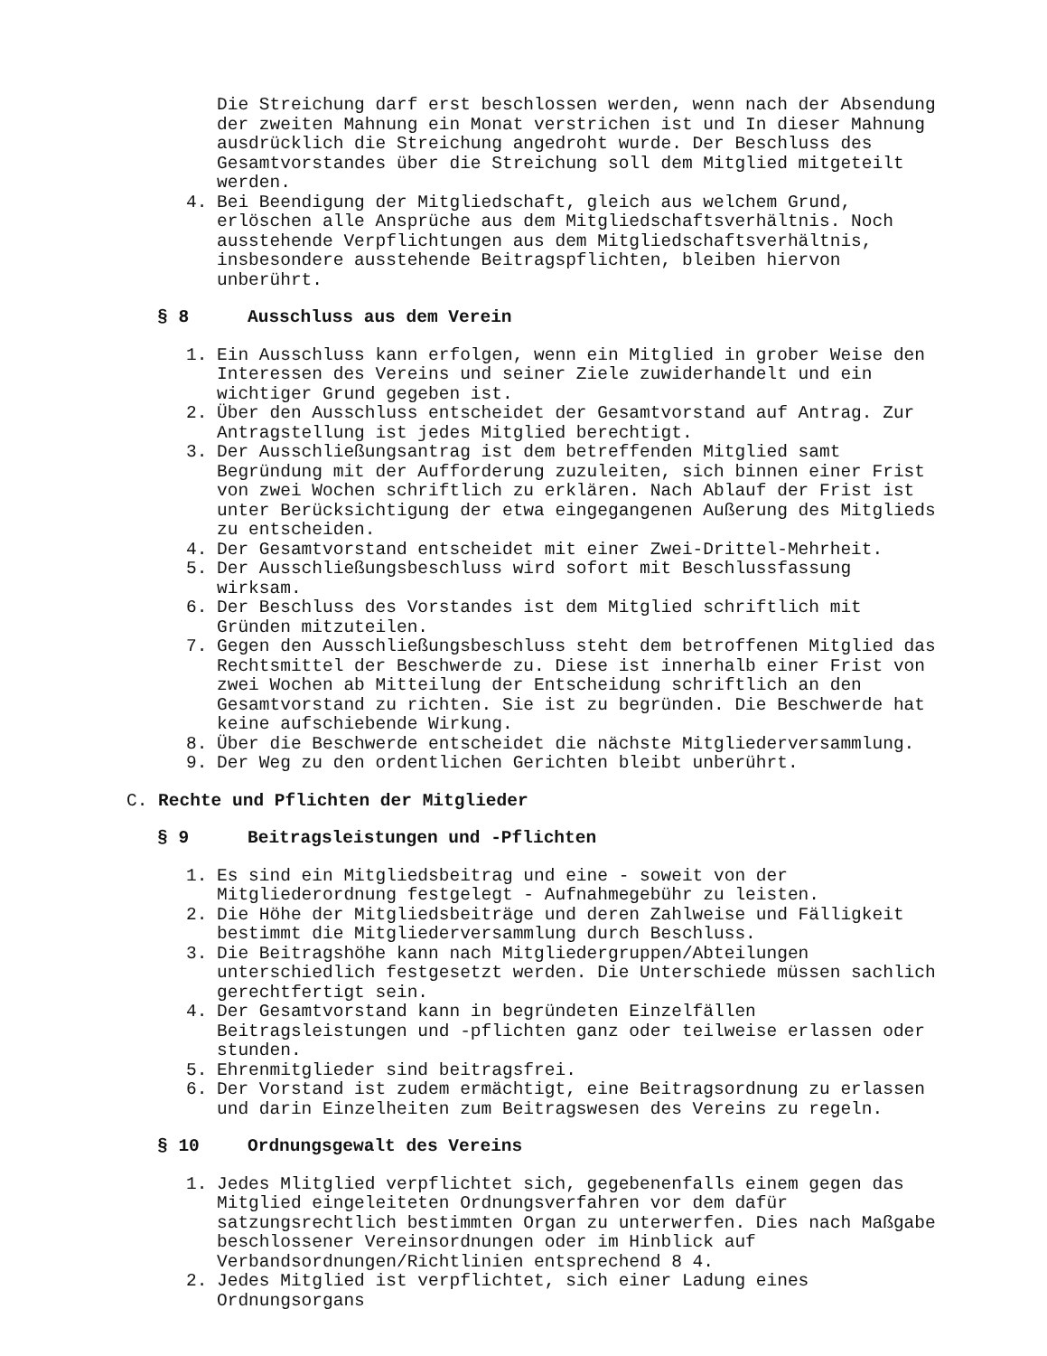Die Streichung darf erst beschlossen werden, wenn nach der Absendung der zweiten Mahnung ein Monat verstrichen ist und In dieser Mahnung ausdrücklich die Streichung angedroht wurde. Der Beschluss des Gesamtvorstandes über die Streichung soll dem Mitglied mitgeteilt werden.
4. Bei Beendigung der Mitgliedschaft, gleich aus welchem Grund, erlöschen alle Ansprüche aus dem Mitgliedschaftsverhältnis. Noch ausstehende Verpflichtungen aus dem Mitgliedschaftsverhältnis, insbesondere ausstehende Beitragspflichten, bleiben hiervon unberührt.
§ 8 Ausschluss aus dem Verein
1. Ein Ausschluss kann erfolgen, wenn ein Mitglied in grober Weise den Interessen des Vereins und seiner Ziele zuwiderhandelt und ein wichtiger Grund gegeben ist.
2. Über den Ausschluss entscheidet der Gesamtvorstand auf Antrag. Zur Antragstellung ist jedes Mitglied berechtigt.
3. Der Ausschließungsantrag ist dem betreffenden Mitglied samt Begründung mit der Aufforderung zuzuleiten, sich binnen einer Frist von zwei Wochen schriftlich zu erklären. Nach Ablauf der Frist ist unter Berücksichtigung der etwa eingegangenen Außerung des Mitglieds zu entscheiden.
4. Der Gesamtvorstand entscheidet mit einer Zwei-Drittel-Mehrheit.
5. Der Ausschließungsbeschluss wird sofort mit Beschlussfassung wirksam.
6. Der Beschluss des Vorstandes ist dem Mitglied schriftlich mit Gründen mitzuteilen.
7. Gegen den Ausschließungsbeschluss steht dem betroffenen Mitglied das Rechtsmittel der Beschwerde zu. Diese ist innerhalb einer Frist von zwei Wochen ab Mitteilung der Entscheidung schriftlich an den Gesamtvorstand zu richten. Sie ist zu begründen. Die Beschwerde hat keine aufschiebende Wirkung.
8. Über die Beschwerde entscheidet die nächste Mitgliederversammlung.
9. Der Weg zu den ordentlichen Gerichten bleibt unberührt.
C. Rechte und Pflichten der Mitglieder
§ 9 Beitragsleistungen und -Pflichten
1. Es sind ein Mitgliedsbeitrag und eine - soweit von der Mitgliederordnung festgelegt - Aufnahmegebühr zu leisten.
2. Die Höhe der Mitgliedsbeiträge und deren Zahlweise und Fälligkeit bestimmt die Mitgliederversammlung durch Beschluss.
3. Die Beitragshöhe kann nach Mitgliedergruppen/Abteilungen unterschiedlich festgesetzt werden. Die Unterschiede müssen sachlich gerechtfertigt sein.
4. Der Gesamtvorstand kann in begründeten Einzelfällen Beitragsleistungen und -pflichten ganz oder teilweise erlassen oder stunden.
5. Ehrenmitglieder sind beitragsfrei.
6. Der Vorstand ist zudem ermächtigt, eine Beitragsordnung zu erlassen und darin Einzelheiten zum Beitragswesen des Vereins zu regeln.
§ 10 Ordnungsgewalt des Vereins
1. Jedes Mlitglied verpflichtet sich, gegebenenfalls einem gegen das Mitglied eingeleiteten Ordnungsverfahren vor dem dafür satzungsrechtlich bestimmten Organ zu unterwerfen. Dies nach Maßgabe beschlossener Vereinsordnungen oder im Hinblick auf Verbandsordnungen/Richtlinien entsprechend 8 4.
2. Jedes Mitglied ist verpflichtet, sich einer Ladung eines Ordnungsorgans